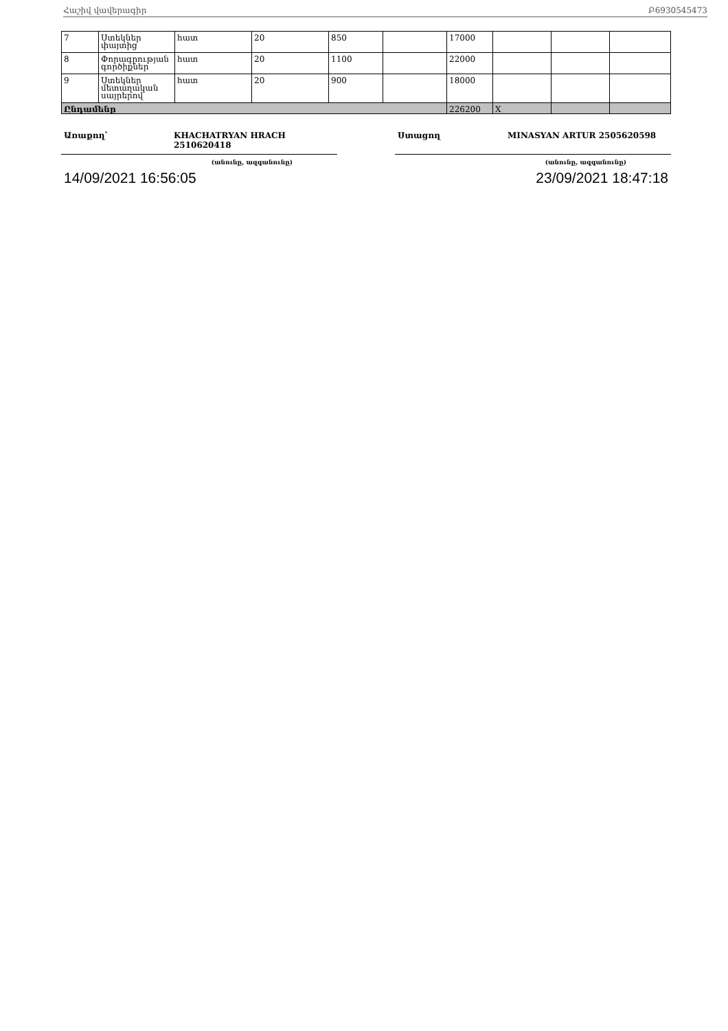Հաշիվ վավերագիր Բ6930545473
| 7 | Ստեկներ փայտից | հատ | 20 | 850 | | 17000 | | | |
| 8 | Փորագրության գործիքներ | հատ | 20 | 1100 | | 22000 | | | |
| 9 | Ստեկներ մետաղական սայրերով | հատ | 20 | 900 | | 18000 | | | |
| Ընդամենը | | | | | | 226200 | X | | |
Առաքող՝ KHACHATRYAN HRACH
2510620418
(անունը, ազգանունը)
Ստացող MINASYAN ARTUR 2505620598
(անունը, ազգանունը)
14/09/2021 16:56:05 23/09/2021 18:47:18